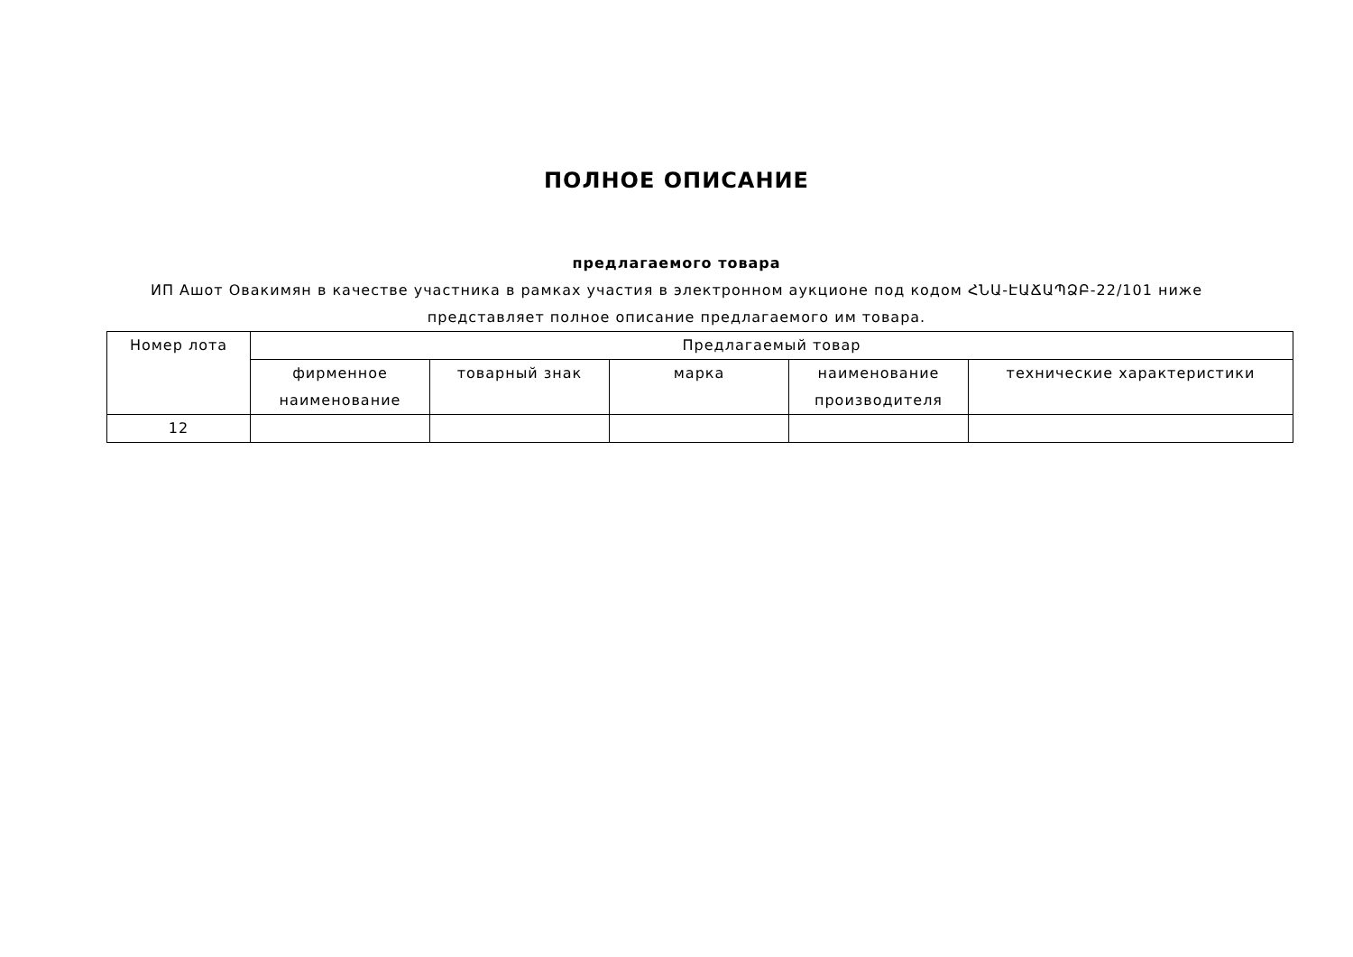ПОЛНОЕ ОПИСАНИЕ
предлагаемого товара
ИП Ашот Овакимян в качестве участника в рамках участия в электронном аукционе под кодом ՀՆԱ-ԷԱՃԱՊՁԲ-22/101 ниже представляет полное описание предлагаемого им товара.
| Номер лота | Предлагаемый товар | | | | |
| --- | --- | --- | --- | --- | --- |
| | фирменное наименование | товарный знак | марка | наименование производителя | технические характеристики |
| 12 | | | | | |